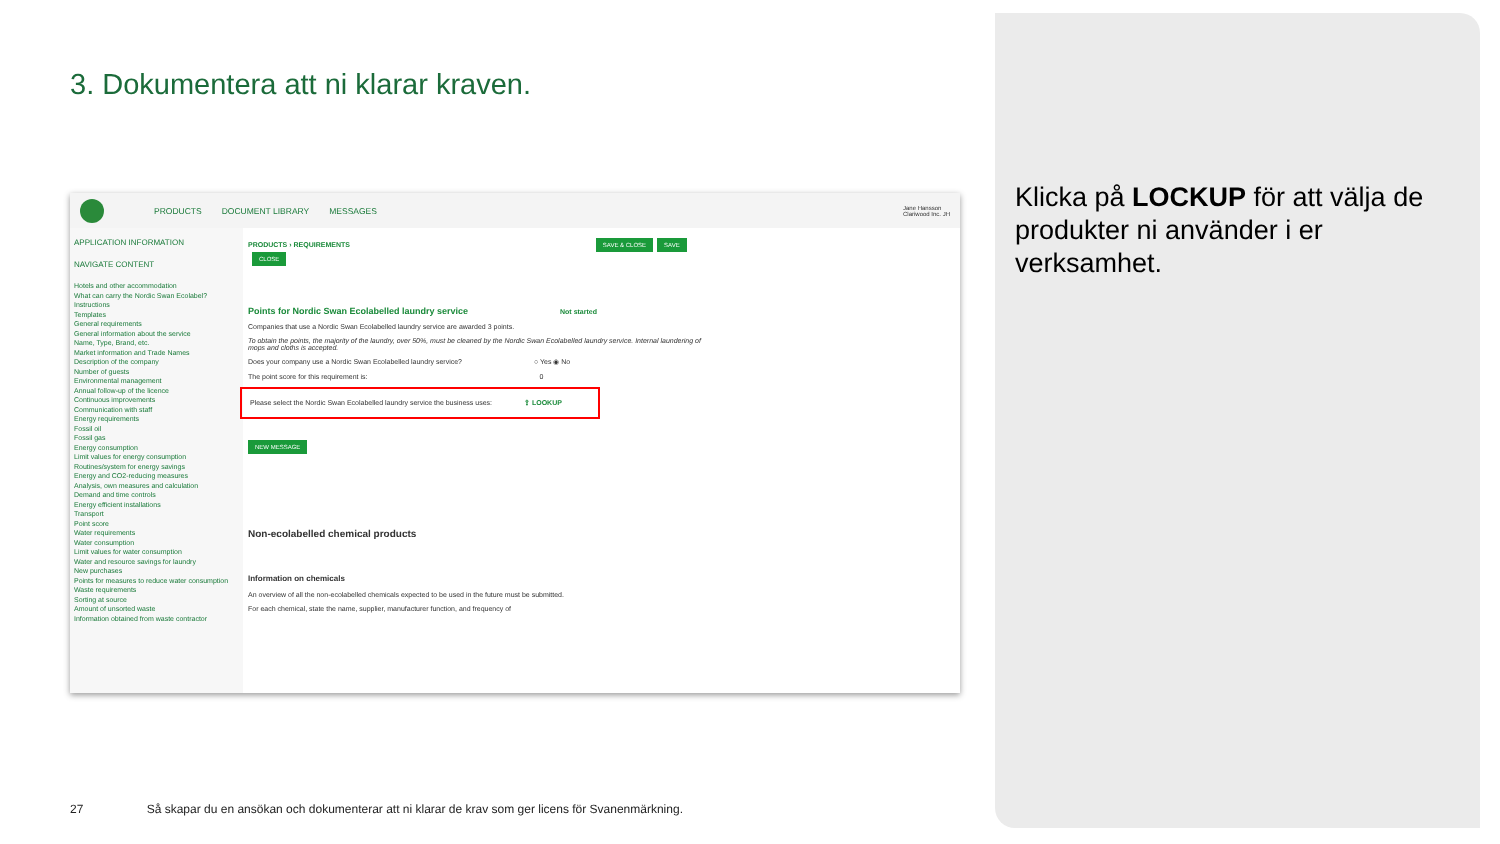3. Dokumentera att ni klarar kraven.
PRODUCTS DOCUMENT LIBRARY MESSAGES Jane Hansson
Clariwood Inc. JH
APPLICATION INFORMATION
NAVIGATE CONTENT
Hotels and other accommodation
What can carry the Nordic Swan Ecolabel?
Instructions
Templates
General requirements
General information about the service
Name, Type, Brand, etc.
Market information and Trade Names
Description of the company
Number of guests
Environmental management
Annual follow-up of the licence
Continuous improvements
Communication with staff
Energy requirements
Fossil oil
Fossil gas
Energy consumption
Limit values for energy consumption
Routines/system for energy savings
Energy and CO2-reducing measures
Analysis, own measures and calculation
Demand and time controls
Energy efficient installations
Transport
Point score
Water requirements
Water consumption
Limit values for water consumption
Water and resource savings for laundry
New purchases
Points for measures to reduce water consumption
Waste requirements
Sorting at source
Amount of unsorted waste
Information obtained from waste contractor
PRODUCTS › REQUIREMENTS SAVE & CLOSE SAVE CLOSE
Points for Nordic Swan Ecolabelled laundry service Not started
Companies that use a Nordic Swan Ecolabelled laundry service are awarded 3 points.
To obtain the points, the majority of the laundry, over 50%, must be cleaned by the Nordic Swan Ecolabelled laundry service. Internal laundering of mops and cloths is accepted.
Does your company use a Nordic Swan Ecolabelled laundry service? ○ Yes ◉ No
The point score for this requirement is: 0
Please select the Nordic Swan Ecolabelled laundry service the business uses: ⇪ LOOKUP
NEW MESSAGE
Non-ecolabelled chemical products
Information on chemicals
An overview of all the non-ecolabelled chemicals expected to be used in the future must be submitted.
For each chemical, state the name, supplier, manufacturer function, and frequency of
Klicka på LOCKUP för att välja de produkter ni använder i er verksamhet.
27 Så skapar du en ansökan och dokumenterar att ni klarar de krav som ger licens för Svanenmärkning.